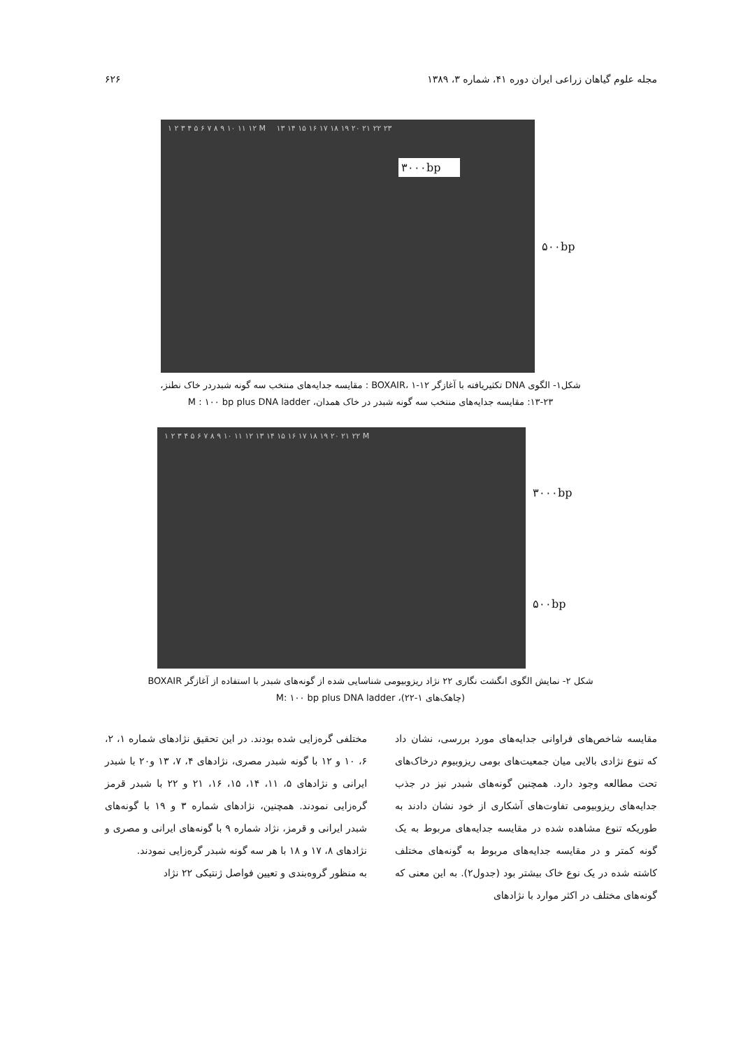مجله علوم گیاهان زراعی ایران دوره ۴۱، شماره ۳، ۱۳۸۹ ۶۲۶
۱ ۲ ۳ ۴ ۵ ۶ ۷ ۸ ۹ ۱۰ ۱۱ ۱۲ M ۱۳ ۱۴ ۱۵ ۱۶ ۱۷ ۱۸ ۱۹ ۲۰ ۲۱ ۲۲ ۲۳
۳۰۰۰bp
۵۰۰bp
شکل۱- الگوی DNA تکثیریافته با آغازگر BOXAIR، ۱-۱۲ : مقایسه جدایه‌های منتخب سه گونه شبدردر خاک نطنز،
۱۳-۲۳: مقایسه جدایه‌های منتخب سه گونه شبدر در خاک همدان، M : ۱۰۰ bp plus DNA ladder
۱ ۲ ۳ ۴ ۵ ۶ ۷ ۸ ۹ ۱۰ ۱۱ ۱۲ ۱۳ ۱۴ ۱۵ ۱۶ ۱۷ ۱۸ ۱۹ ۲۰ ۲۱ ۲۲ M
۳۰۰۰bp
۵۰۰bp
شکل ۲- نمایش الگوی انگشت نگاری ۲۲ نژاد ریزوبیومی شناسایی شده از گونه‌های شبدر با استفاده از آغازگر BOXAIR
(چاهک‌های ۱-۲۲)، M: ۱۰۰ bp plus DNA ladder
مقایسه شاخص‌های فراوانی جدایه‌های مورد بررسی، نشان داد که تنوع نژادی بالایی میان جمعیت‌های بومی ریزوبیوم درخاک‌های تحت مطالعه وجود دارد. همچنین گونه‌های شبدر نیز در جذب جدایه‌های ریزوبیومی تفاوت‌های آشکاری از خود نشان دادند به طوریکه تنوع مشاهده شده در مقایسه جدایه‌های مربوط به یک گونه کمتر و در مقایسه جدایه‌های مربوط به گونه‌های مختلف کاشته شده در یک نوع خاک بیشتر بود (جدول۲). به این معنی که گونه‌های مختلف در اکثر موارد با نژادهای
مختلفی گره‌زایی شده بودند. در این تحقیق نژادهای شماره ۱، ۲، ۶، ۱۰ و ۱۲ با گونه شبدر مصری، نژادهای ۴، ۷، ۱۳ و۲۰ با شبدر ایرانی و نژادهای ۵، ۱۱، ۱۴، ۱۵، ۱۶، ۲۱ و ۲۲ با شبدر قرمز گره‌زایی نمودند. همچنین، نژادهای شماره ۳ و ۱۹ با گونه‌های شبدر ایرانی و قرمز، نژاد شماره ۹ با گونه‌های ایرانی و مصری و نژادهای ۸، ۱۷ و ۱۸ با هر سه گونه شبدر گره‌زایی نمودند.
به منظور گروه‌بندی و تعیین فواصل ژنتیکی ۲۲ نژاد